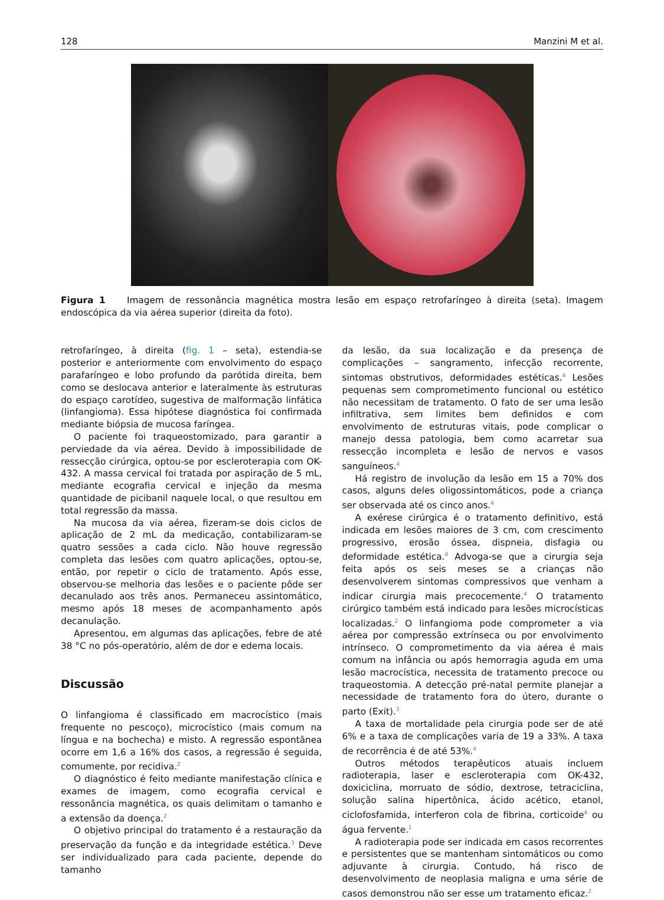128 Manzini M et al.
Figura 1 Imagem de ressonância magnética mostra lesão em espaço retrofaríngeo à direita (seta). Imagem endoscópica da via aérea superior (direita da foto).
retrofaríngeo, à direita (fig. 1 – seta), estendia-se posterior e anteriormente com envolvimento do espaço parafaríngeo e lobo profundo da parótida direita, bem como se deslocava anterior e lateralmente às estruturas do espaço carotídeo, sugestiva de malformação linfática (linfangioma). Essa hipótese diagnóstica foi confirmada mediante biópsia de mucosa faríngea.
O paciente foi traqueostomizado, para garantir a perviedade da via aérea. Devido à impossibilidade de ressecção cirúrgica, optou-se por escleroterapia com OK-432. A massa cervical foi tratada por aspiração de 5 mL, mediante ecografia cervical e injeção da mesma quantidade de picibanil naquele local, o que resultou em total regressão da massa.
Na mucosa da via aérea, fizeram-se dois ciclos de aplicação de 2 mL da medicação, contabilizaram-se quatro sessões a cada ciclo. Não houve regressão completa das lesões com quatro aplicações, optou-se, então, por repetir o ciclo de tratamento. Após esse, observou-se melhoria das lesões e o paciente pôde ser decanulado aos três anos. Permaneceu assintomático, mesmo após 18 meses de acompanhamento após decanulação.
Apresentou, em algumas das aplicações, febre de até 38 °C no pós-operatório, além de dor e edema locais.
Discussão
O linfangioma é classificado em macrocístico (mais frequente no pescoço), microcístico (mais comum na língua e na bochecha) e misto. A regressão espontânea ocorre em 1,6 a 16% dos casos, a regressão é seguida, comumente, por recidiva.<sup>2</sup>
O diagnóstico é feito mediante manifestação clínica e exames de imagem, como ecografia cervical e ressonância magnética, os quais delimitam o tamanho e a extensão da doença.<sup>2</sup>
O objetivo principal do tratamento é a restauração da preservação da função e da integridade estética.<sup>3</sup> Deve ser individualizado para cada paciente, depende do tamanho
da lesão, da sua localização e da presença de complicações – sangramento, infecção recorrente, sintomas obstrutivos, deformidades estéticas.<sup>4</sup> Lesões pequenas sem comprometimento funcional ou estético não necessitam de tratamento. O fato de ser uma lesão infiltrativa, sem limites bem definidos e com envolvimento de estruturas vitais, pode complicar o manejo dessa patologia, bem como acarretar sua ressecção incompleta e lesão de nervos e vasos sanguíneos.<sup>4</sup>
Há registro de involução da lesão em 15 a 70% dos casos, alguns deles oligossintomáticos, pode a criança ser observada até os cinco anos.<sup>4</sup>
A exérese cirúrgica é o tratamento definitivo, está indicada em lesões maiores de 3 cm, com crescimento progressivo, erosão óssea, dispneia, disfagia ou deformidade estética.<sup>4</sup> Advoga-se que a cirurgia seja feita após os seis meses se a crianças não desenvolverem sintomas compressivos que venham a indicar cirurgia mais precocemente.<sup>4</sup> O tratamento cirúrgico também está indicado para lesões microcísticas localizadas.<sup>2</sup> O linfangioma pode comprometer a via aérea por compressão extrínseca ou por envolvimento intrínseco. O comprometimento da via aérea é mais comum na infância ou após hemorragia aguda em uma lesão macrocística, necessita de tratamento precoce ou traqueostomia. A detecção pré-natal permite planejar a necessidade de tratamento fora do útero, durante o parto (Exit).<sup>3</sup>
A taxa de mortalidade pela cirurgia pode ser de até 6% e a taxa de complicações varia de 19 a 33%. A taxa de recorrência é de até 53%.<sup>4</sup>
Outros métodos terapêuticos atuais incluem radioterapia, laser e escleroterapia com OK-432, doxiciclina, morruato de sódio, dextrose, tetraciclina, solução salina hipertônica, ácido acético, etanol, ciclofosfamida, interferon cola de fibrina, corticoide<sup>4</sup> ou água fervente.<sup>1</sup>
A radioterapia pode ser indicada em casos recorrentes e persistentes que se mantenham sintomáticos ou como adjuvante à cirurgia. Contudo, há risco de desenvolvimento de neoplasia maligna e uma série de casos demonstrou não ser esse um tratamento eficaz.<sup>2</sup>